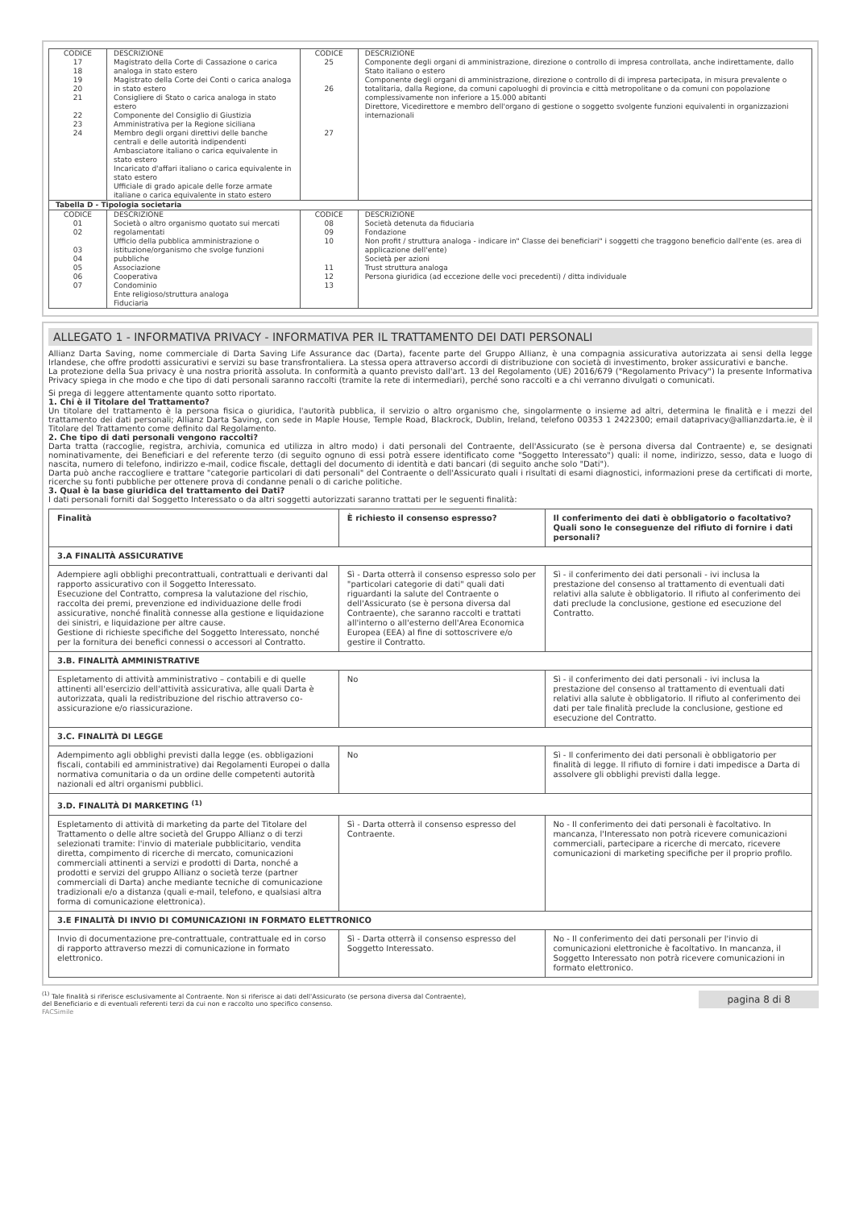| CODICE 17 18 19 20 21 22 23 24 | DESCRIZIONE Magistrato della Corte di Cassazione o carica analoga in stato estero Magistrato della Corte dei Conti o carica analoga in stato estero Consigliere di Stato o carica analoga in stato estero Componente del Consiglio di Giustizia Amministrativa per la Regione siciliana Membro degli organi direttivi delle banche centrali e delle autorità indipendenti Ambasciatore italiano o carica equivalente in stato estero Incaricato d'affari italiano o carica equivalente in stato estero Ufficiale di grado apicale delle forze armate italiane o carica equivalente in stato estero | CODICE 25 26 27 | DESCRIZIONE Componente degli organi di amministrazione, direzione o controllo di impresa controllata, anche indirettamente, dallo Stato italiano o estero Componente degli organi di amministrazione, direzione o controllo di di impresa partecipata, in misura prevalente o totalitaria, dalla Regione, da comuni capoluoghi di provincia e città metropolitane o da comuni con popolazione complessivamente non inferiore a 15.000 abitanti Direttore, Vicedirettore e membro dell'organo di gestione o soggetto svolgente funzioni equivalenti in organizzazioni internazionali |
| Tabella D - Tipologia societaria | | | |
| CODICE 01 02 03 04 05 06 07 | DESCRIZIONE Società o altro organismo quotato sui mercati regolamentati Ufficio della pubblica amministrazione o istituzione/organismo che svolge funzioni pubbliche Associazione Cooperativa Condominio Ente religioso/struttura analoga Fiduciaria | CODICE 08 09 10 11 12 13 | DESCRIZIONE Società detenuta da fiduciaria Fondazione Non profit / struttura analoga - indicare in" Classe dei beneficiari" i soggetti che traggono beneficio dall'ente (es. area di applicazione dell'ente) Società per azioni Trust struttura analoga Persona giuridica (ad eccezione delle voci precedenti) / ditta individuale |
ALLEGATO 1 - INFORMATIVA PRIVACY - INFORMATIVA PER IL TRATTAMENTO DEI DATI PERSONALI
Allianz Darta Saving, nome commerciale di Darta Saving Life Assurance dac (Darta), facente parte del Gruppo Allianz, è una compagnia assicurativa autorizzata ai sensi della legge Irlandese, che offre prodotti assicurativi e servizi su base transfrontaliera. La stessa opera attraverso accordi di distribuzione con società di investimento, broker assicurativi e banche.
La protezione della Sua privacy è una nostra priorità assoluta. In conformità a quanto previsto dall'art. 13 del Regolamento (UE) 2016/679 ("Regolamento Privacy") la presente Informativa Privacy spiega in che modo e che tipo di dati personali saranno raccolti (tramite la rete di intermediari), perché sono raccolti e a chi verranno divulgati o comunicati.
Si prega di leggere attentamente quanto sotto riportato.
1. Chi è il Titolare del Trattamento?
Un titolare del trattamento è la persona fisica o giuridica, l'autorità pubblica, il servizio o altro organismo che, singolarmente o insieme ad altri, determina le finalità e i mezzi del trattamento dei dati personali; Allianz Darta Saving, con sede in Maple House, Temple Road, Blackrock, Dublin, Ireland, telefono 00353 1 2422300; email dataprivacy@allianzdarta.ie, è il Titolare del Trattamento come definito dal Regolamento.
2. Che tipo di dati personali vengono raccolti?
Darta tratta (raccoglie, registra, archivia, comunica ed utilizza in altro modo) i dati personali del Contraente, dell'Assicurato (se è persona diversa dal Contraente) e, se designati nominativamente, dei Beneficiari e del referente terzo (di seguito ognuno di essi potrà essere identificato come "Soggetto Interessato") quali: il nome, indirizzo, sesso, data e luogo di nascita, numero di telefono, indirizzo e-mail, codice fiscale, dettagli del documento di identità e dati bancari (di seguito anche solo "Dati").
Darta può anche raccogliere e trattare "categorie particolari di dati personali" del Contraente o dell'Assicurato quali i risultati di esami diagnostici, informazioni prese da certificati di morte, ricerche su fonti pubbliche per ottenere prova di condanne penali o di cariche politiche.
3. Qual è la base giuridica del trattamento dei Dati?
I dati personali forniti dal Soggetto Interessato o da altri soggetti autorizzati saranno trattati per le seguenti finalità:
| Finalità | È richiesto il consenso espresso? | Il conferimento dei dati è obbligatorio o facoltativo? Quali sono le conseguenze del rifiuto di fornire i dati personali? |
| --- | --- | --- |
| 3.A FINALITÀ ASSICURATIVE | | |
| Adempiere agli obblighi precontrattuali, contrattuali e derivanti dal rapporto assicurativo con il Soggetto Interessato. Esecuzione del Contratto, compresa la valutazione del rischio, raccolta dei premi, prevenzione ed individuazione delle frodi assicurative, nonché finalità connesse alla gestione e liquidazione dei sinistri, e liquidazione per altre cause. Gestione di richieste specifiche del Soggetto Interessato, nonché per la fornitura dei benefici connessi o accessori al Contratto. | Sì - Darta otterrà il consenso espresso solo per "particolari categorie di dati" quali dati riguardanti la salute del Contraente o dell'Assicurato (se è persona diversa dal Contraente), che saranno raccolti e trattati all'interno o all'esterno dell'Area Economica Europea (EEA) al fine di sottoscrivere e/o gestire il Contratto. | Sì - il conferimento dei dati personali - ivi inclusa la prestazione del consenso al trattamento di eventuali dati relativi alla salute è obbligatorio. Il rifiuto al conferimento dei dati preclude la conclusione, gestione ed esecuzione del Contratto. |
| 3.B. FINALITÀ AMMINISTRATIVE | | |
| Espletamento di attività amministrativo – contabili e di quelle attinenti all'esercizio dell'attività assicurativa, alle quali Darta è autorizzata, quali la redistribuzione del rischio attraverso co-assicurazione e/o riassicurazione. | No | Sì - il conferimento dei dati personali - ivi inclusa la prestazione del consenso al trattamento di eventuali dati relativi alla salute è obbligatorio. Il rifiuto al conferimento dei dati per tale finalità preclude la conclusione, gestione ed esecuzione del Contratto. |
| 3.C. FINALITÀ DI LEGGE | | |
| Adempimento agli obblighi previsti dalla legge (es. obbligazioni fiscali, contabili ed amministrative) dai Regolamenti Europei o dalla normativa comunitaria o da un ordine delle competenti autorità nazionali ed altri organismi pubblici. | No | Sì - Il conferimento dei dati personali è obbligatorio per finalità di legge. Il rifiuto di fornire i dati impedisce a Darta di assolvere gli obblighi previsti dalla legge. |
| 3.D. FINALITÀ DI MARKETING <sup>(1)</sup> | | |
| Espletamento di attività di marketing da parte del Titolare del Trattamento o delle altre società del Gruppo Allianz o di terzi selezionati tramite: l'invio di materiale pubblicitario, vendita diretta, compimento di ricerche di mercato, comunicazioni commerciali attinenti a servizi e prodotti di Darta, nonché a prodotti e servizi del gruppo Allianz o società terze (partner commerciali di Darta) anche mediante tecniche di comunicazione tradizionali e/o a distanza (quali e-mail, telefono, e qualsiasi altra forma di comunicazione elettronica). | Sì - Darta otterrà il consenso espresso del Contraente. | No - Il conferimento dei dati personali è facoltativo. In mancanza, l'Interessato non potrà ricevere comunicazioni commerciali, partecipare a ricerche di mercato, ricevere comunicazioni di marketing specifiche per il proprio profilo. |
| 3.E FINALITÀ DI INVIO DI COMUNICAZIONI IN FORMATO ELETTRONICO | | |
| Invio di documentazione pre-contrattuale, contrattuale ed in corso di rapporto attraverso mezzi di comunicazione in formato elettronico. | Sì - Darta otterrà il consenso espresso del Soggetto Interessato. | No - Il conferimento dei dati personali per l'invio di comunicazioni elettroniche è facoltativo. In mancanza, il Soggetto Interessato non potrà ricevere comunicazioni in formato elettronico. |
<sup>(1)</sup> Tale finalità si riferisce esclusivamente al Contraente. Non si riferisce ai dati dell'Assicurato (se persona diversa dal Contraente),
del Beneficiario e di eventuali referenti terzi da cui non e raccolto uno specifico consenso.
pagina 8 di 8
FACSimile